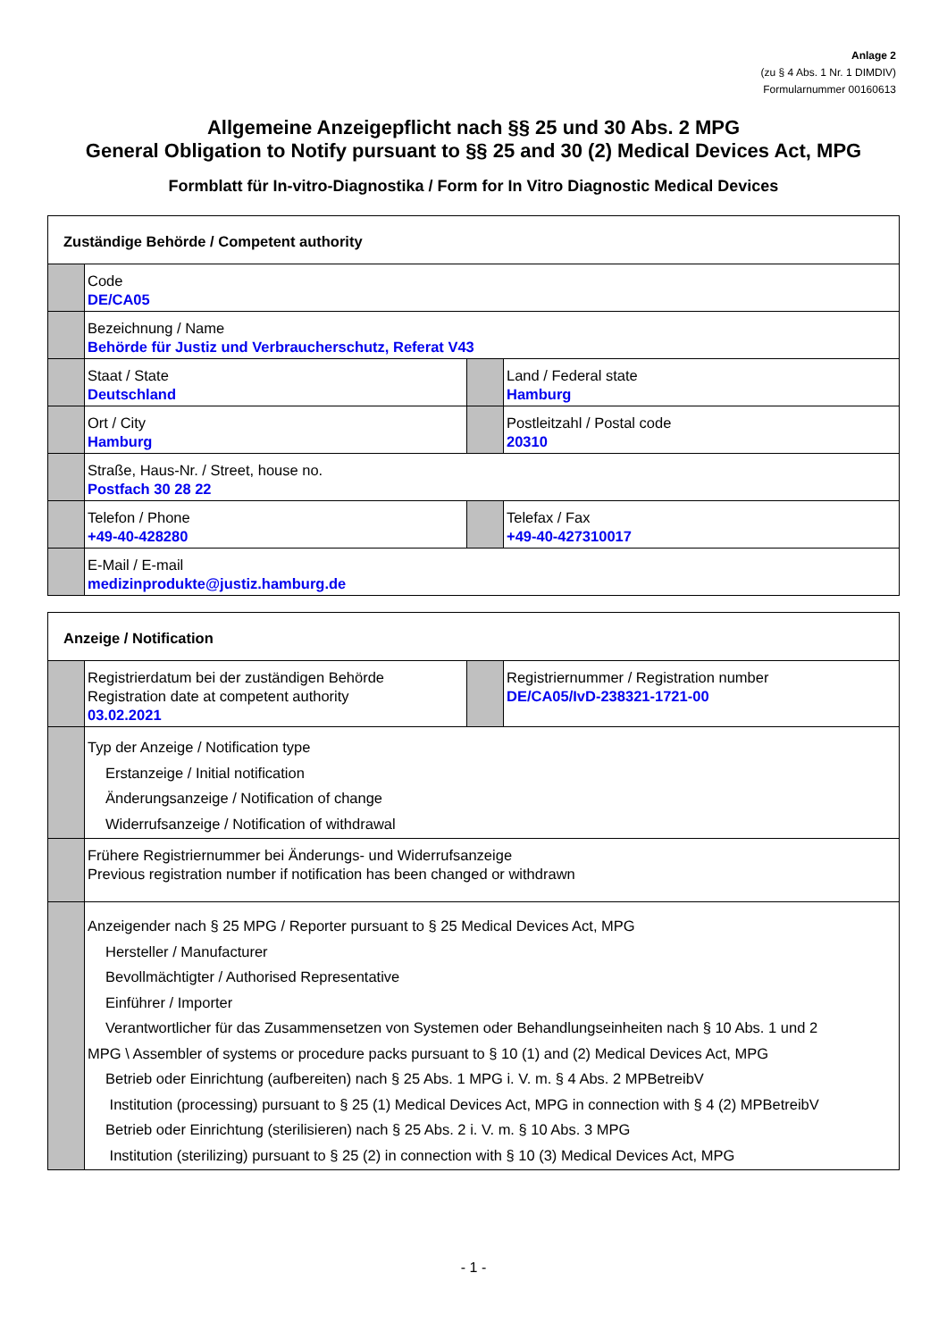Anlage 2
(zu § 4 Abs. 1 Nr. 1 DIMDIV)
Formularnummer 00160613
Allgemeine Anzeigepflicht nach §§ 25 und 30 Abs. 2 MPG
General Obligation to Notify pursuant to §§ 25 and 30 (2) Medical Devices Act, MPG
Formblatt für In-vitro-Diagnostika / Form for In Vitro Diagnostic Medical Devices
| Zuständige Behörde / Competent authority | | | |
| | Code DE/CA05 | | |
| | Bezeichnung / Name Behörde für Justiz und Verbraucherschutz, Referat V43 | | |
| | Staat / State Deutschland | | Land / Federal state Hamburg |
| | Ort / City Hamburg | | Postleitzahl / Postal code 20310 |
| | Straße, Haus-Nr. / Street, house no. Postfach 30 28 22 | | |
| | Telefon / Phone +49-40-428280 | | Telefax / Fax +49-40-427310017 |
| | E-Mail / E-mail medizinprodukte@justiz.hamburg.de | | |
| Anzeige / Notification | | | |
| | Registrierdatum bei der zuständigen Behörde Registration date at competent authority 03.02.2021 | | Registriernummer / Registration number DE/CA05/IvD-238321-1721-00 |
| | Typ der Anzeige / Notification type Erstanzeige / Initial notification Änderungsanzeige / Notification of change Widerrufsanzeige / Notification of withdrawal | | |
| | Frühere Registriernummer bei Änderungs- und Widerrufsanzeige Previous registration number if notification has been changed or withdrawn | | |
| | Anzeigender nach § 25 MPG / Reporter pursuant to § 25 Medical Devices Act, MPG Hersteller / Manufacturer Bevollmächtigter / Authorised Representative Einführer / Importer Verantwortlicher für das Zusammensetzen von Systemen oder Behandlungseinheiten nach § 10 Abs. 1 und 2 MPG \ Assembler of systems or procedure packs pursuant to § 10 (1) and (2) Medical Devices Act, MPG Betrieb oder Einrichtung (aufbereiten) nach § 25 Abs. 1 MPG i. V. m. § 4 Abs. 2 MPBetreibV Institution (processing) pursuant to § 25 (1) Medical Devices Act, MPG in connection with § 4 (2) MPBetreibV Betrieb oder Einrichtung (sterilisieren) nach § 25 Abs. 2 i. V. m. § 10 Abs. 3 MPG Institution (sterilizing) pursuant to § 25 (2) in connection with § 10 (3) Medical Devices Act, MPG | | |
- 1 -